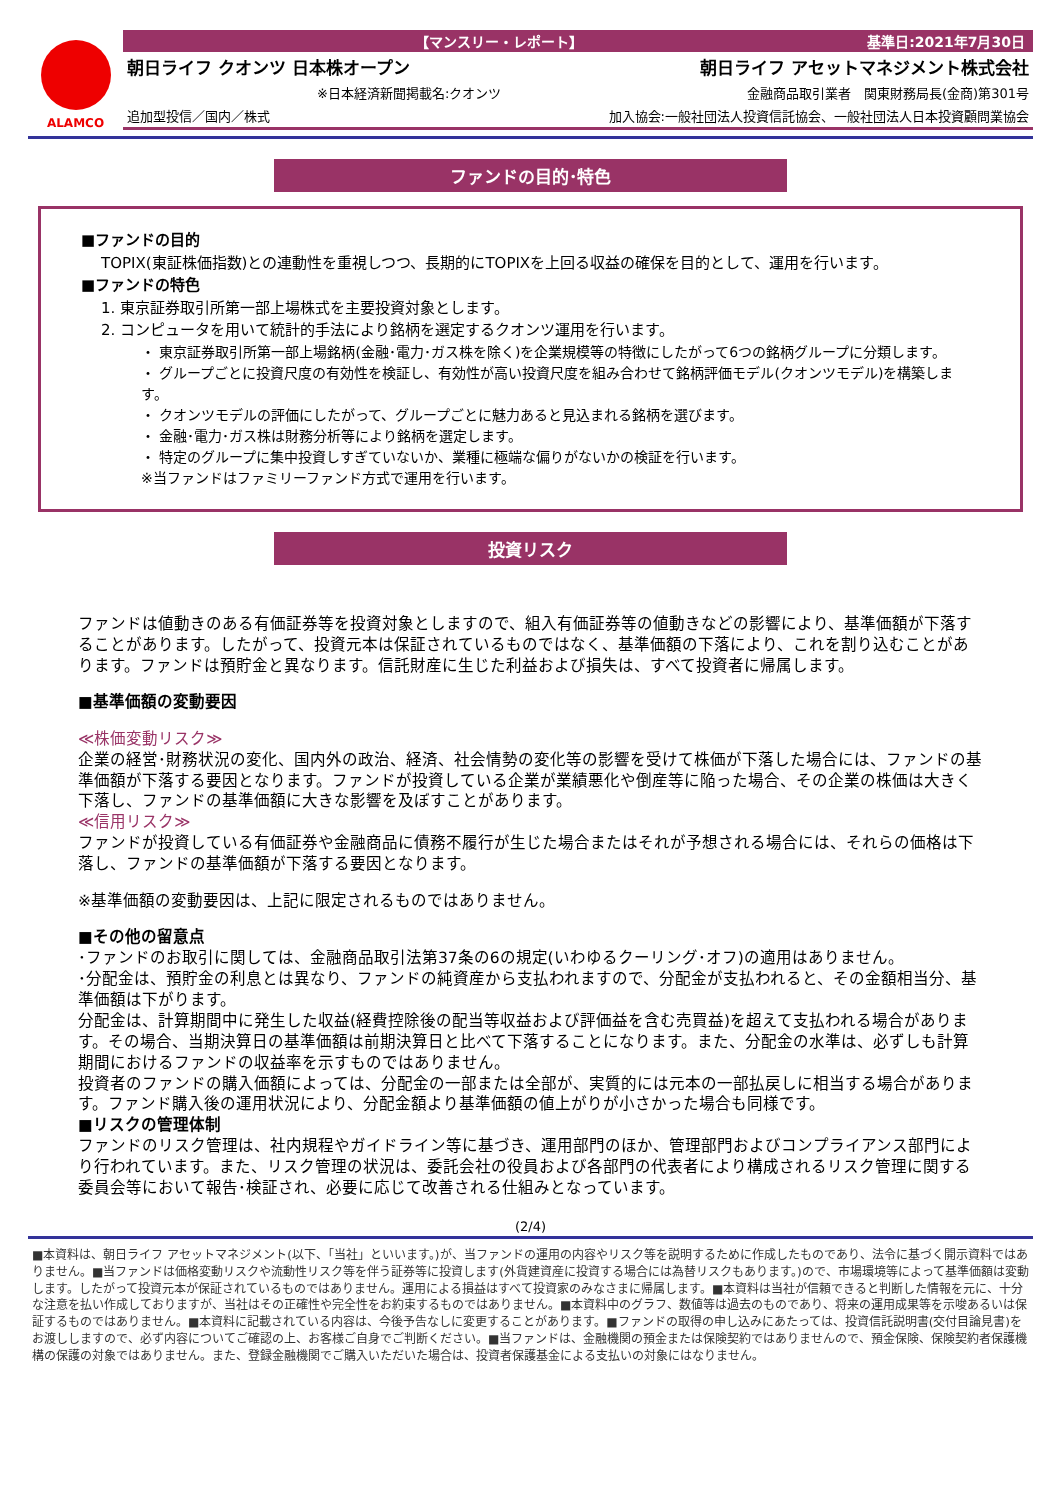ALAMCO
【マンスリー・レポート】 基準日:2021年7月30日
朝日ライフ クオンツ 日本株オープン 朝日ライフ アセットマネジメント株式会社
※日本経済新聞掲載名:クオンツ 金融商品取引業者　関東財務局長(金商)第301号
追加型投信／国内／株式 加入協会:一般社団法人投資信託協会、一般社団法人日本投資顧問業協会
ファンドの目的･特色
■ファンドの目的
TOPIX(東証株価指数)との連動性を重視しつつ、長期的にTOPIXを上回る収益の確保を目的として、運用を行います。
■ファンドの特色
1. 東京証券取引所第一部上場株式を主要投資対象とします。
2. コンピュータを用いて統計的手法により銘柄を選定するクオンツ運用を行います。
・ 東京証券取引所第一部上場銘柄(金融･電力･ガス株を除く)を企業規模等の特徴にしたがって6つの銘柄グループに分類します。
・ グループごとに投資尺度の有効性を検証し、有効性が高い投資尺度を組み合わせて銘柄評価モデル(クオンツモデル)を構築します。
・ クオンツモデルの評価にしたがって、グループごとに魅力あると見込まれる銘柄を選びます。
・ 金融･電力･ガス株は財務分析等により銘柄を選定します。
・ 特定のグループに集中投資しすぎていないか、業種に極端な偏りがないかの検証を行います。
※当ファンドはファミリーファンド方式で運用を行います。
投資リスク
ファンドは値動きのある有価証券等を投資対象としますので、組入有価証券等の値動きなどの影響により、基準価額が下落することがあります。したがって、投資元本は保証されているものではなく、基準価額の下落により、これを割り込むことがあります。ファンドは預貯金と異なります。信託財産に生じた利益および損失は、すべて投資者に帰属します。
■基準価額の変動要因
≪株価変動リスク≫
企業の経営･財務状況の変化、国内外の政治、経済、社会情勢の変化等の影響を受けて株価が下落した場合には、ファンドの基準価額が下落する要因となります。ファンドが投資している企業が業績悪化や倒産等に陥った場合、その企業の株価は大きく下落し、ファンドの基準価額に大きな影響を及ぼすことがあります。
≪信用リスク≫
ファンドが投資している有価証券や金融商品に債務不履行が生じた場合またはそれが予想される場合には、それらの価格は下落し、ファンドの基準価額が下落する要因となります。
※基準価額の変動要因は、上記に限定されるものではありません。
■その他の留意点
･ファンドのお取引に関しては、金融商品取引法第37条の6の規定(いわゆるクーリング･オフ)の適用はありません。
･分配金は、預貯金の利息とは異なり、ファンドの純資産から支払われますので、分配金が支払われると、その金額相当分、基準価額は下がります。
分配金は、計算期間中に発生した収益(経費控除後の配当等収益および評価益を含む売買益)を超えて支払われる場合があります。その場合、当期決算日の基準価額は前期決算日と比べて下落することになります。また、分配金の水準は、必ずしも計算期間におけるファンドの収益率を示すものではありません。
投資者のファンドの購入価額によっては、分配金の一部または全部が、実質的には元本の一部払戻しに相当する場合があります。ファンド購入後の運用状況により、分配金額より基準価額の値上がりが小さかった場合も同様です。
■リスクの管理体制
ファンドのリスク管理は、社内規程やガイドライン等に基づき、運用部門のほか、管理部門およびコンプライアンス部門により行われています。また、リスク管理の状況は、委託会社の役員および各部門の代表者により構成されるリスク管理に関する委員会等において報告･検証され、必要に応じて改善される仕組みとなっています。
(2/4)
■本資料は、朝日ライフ アセットマネジメント(以下、「当社」といいます。)が、当ファンドの運用の内容やリスク等を説明するために作成したものであり、法令に基づく開示資料ではありません。■当ファンドは価格変動リスクや流動性リスク等を伴う証券等に投資します(外貨建資産に投資する場合には為替リスクもあります。)ので、市場環境等によって基準価額は変動します。したがって投資元本が保証されているものではありません。運用による損益はすべて投資家のみなさまに帰属します。■本資料は当社が信頼できると判断した情報を元に、十分な注意を払い作成しておりますが、当社はその正確性や完全性をお約束するものではありません。■本資料中のグラフ、数値等は過去のものであり、将来の運用成果等を示唆あるいは保証するものではありません。■本資料に記載されている内容は、今後予告なしに変更することがあります。■ファンドの取得の申し込みにあたっては、投資信託説明書(交付目論見書)をお渡ししますので、必ず内容についてご確認の上、お客様ご自身でご判断ください。■当ファンドは、金融機関の預金または保険契約ではありませんので、預金保険、保険契約者保護機構の保護の対象ではありません。また、登録金融機関でご購入いただいた場合は、投資者保護基金による支払いの対象にはなりません。